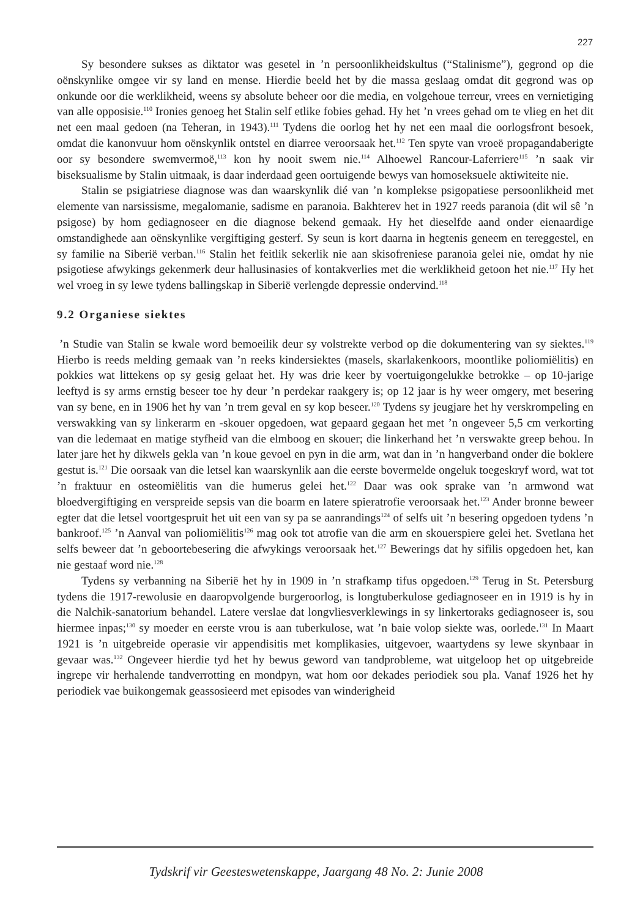227
Sy besondere sukses as diktator was gesetel in ’n persoonlikheidskultus (“Stalinisme”), gegrond op die oënskynlike omgee vir sy land en mense. Hierdie beeld het by die massa geslaag omdat dit gegrond was op onkunde oor die werklikheid, weens sy absolute beheer oor die media, en volgehoue terreur, vrees en vernietiging van alle opposisie.<sup>110</sup> Ironies genoeg het Stalin self etlike fobies gehad. Hy het ’n vrees gehad om te vlieg en het dit net een maal gedoen (na Teheran, in 1943).<sup>111</sup> Tydens die oorlog het hy net een maal die oorlogsfront besoek, omdat die kanonvuur hom oënskynlik ontstel en diarree veroorsaak het.<sup>112</sup> Ten spyte van vroeë propagandaberigte oor sy besondere swemvermoë,<sup>113</sup> kon hy nooit swem nie.<sup>114</sup> Alhoewel Rancour-Laferriere<sup>115</sup> ’n saak vir biseksualisme by Stalin uitmaak, is daar inderdaad geen oortuigende bewys van homoseksuele aktiwiteite nie.
Stalin se psigiatriese diagnose was dan waarskynlik dié van ’n komplekse psigopatiese persoonlikheid met elemente van narsissisme, megalomanie, sadisme en paranoia. Bakhterev het in 1927 reeds paranoia (dit wil sê ’n psigose) by hom gediagnoseer en die diagnose bekend gemaak. Hy het dieselfde aand onder eienaardige omstandighede aan oënskynlike vergiftiging gesterf. Sy seun is kort daarna in hegtenis geneem en tereggestel, en sy familie na Siberië verban.<sup>116</sup> Stalin het feitlik sekerlik nie aan skisofreniese paranoia gelei nie, omdat hy nie psigotiese afwykings gekenmerk deur hallusinasies of kontakverlies met die werklikheid getoon het nie.<sup>117</sup> Hy het wel vroeg in sy lewe tydens ballingskap in Siberië verlengde depressie ondervind.<sup>118</sup>
9.2 Organiese siektes
’n Studie van Stalin se kwale word bemoeilik deur sy volstrekte verbod op die dokumentering van sy siektes.<sup>119</sup> Hierbo is reeds melding gemaak van ’n reeks kindersiektes (masels, skarlakenkoors, moontlike poliomiëlitis) en pokkies wat littekens op sy gesig gelaat het. Hy was drie keer by voertuigongelukke betrokke – op 10-jarige leeftyd is sy arms ernstig beseer toe hy deur ’n perdekar raakgery is; op 12 jaar is hy weer omgery, met besering van sy bene, en in 1906 het hy van ’n trem geval en sy kop beseer.<sup>120</sup> Tydens sy jeugjare het hy verskrompeling en verswakking van sy linkerarm en -skouer opgedoen, wat gepaard gegaan het met ’n ongeveer 5,5 cm verkorting van die ledemaat en matige styfheid van die elmboog en skouer; die linkerhand het ’n verswakte greep behou. In later jare het hy dikwels gekla van ’n koue gevoel en pyn in die arm, wat dan in ’n hangverband onder die boklere gestut is.<sup>121</sup> Die oorsaak van die letsel kan waarskynlik aan die eerste bovermelde ongeluk toegeskryf word, wat tot ’n fraktuur en osteomiëlitis van die humerus gelei het.<sup>122</sup> Daar was ook sprake van ’n armwond wat bloedvergiftiging en verspreide sepsis van die boarm en latere spieratrofie veroorsaak het.<sup>123</sup> Ander bronne beweer egter dat die letsel voortgespruit het uit een van sy pa se aanrandings<sup>124</sup> of selfs uit ’n besering opgedoen tydens ’n bankroof.<sup>125</sup> ’n Aanval van poliomiëlitis<sup>126</sup> mag ook tot atrofie van die arm en skouerspiere gelei het. Svetlana het selfs beweer dat ’n geboortebesering die afwykings veroorsaak het.<sup>127</sup> Bewerings dat hy sifilis opgedoen het, kan nie gestaaf word nie.<sup>128</sup>
Tydens sy verbanning na Siberië het hy in 1909 in ’n strafkamp tifus opgedoen.<sup>129</sup> Terug in St. Petersburg tydens die 1917-rewolusie en daaropvolgende burgeroorlog, is longtuberkulose gediagnoseer en in 1919 is hy in die Nalchik-sanatorium behandel. Latere verslae dat longvliesverklewings in sy linkertoraks gediagnoseer is, sou hiermee inpas;<sup>130</sup> sy moeder en eerste vrou is aan tuberkulose, wat ’n baie volop siekte was, oorlede.<sup>131</sup> In Maart 1921 is ’n uitgebreide operasie vir appendisitis met komplikasies, uitgevoer, waartydens sy lewe skynbaar in gevaar was.<sup>132</sup> Ongeveer hierdie tyd het hy bewus geword van tandprobleme, wat uitgeloop het op uitgebreide ingrepe vir herhalende tandverrotting en mondpyn, wat hom oor dekades periodiek sou pla. Vanaf 1926 het hy periodiek vae buikongemak geassosieerd met episodes van winderigheid
Tydskrif vir Geesteswetenskappe, Jaargang 48 No. 2: Junie 2008